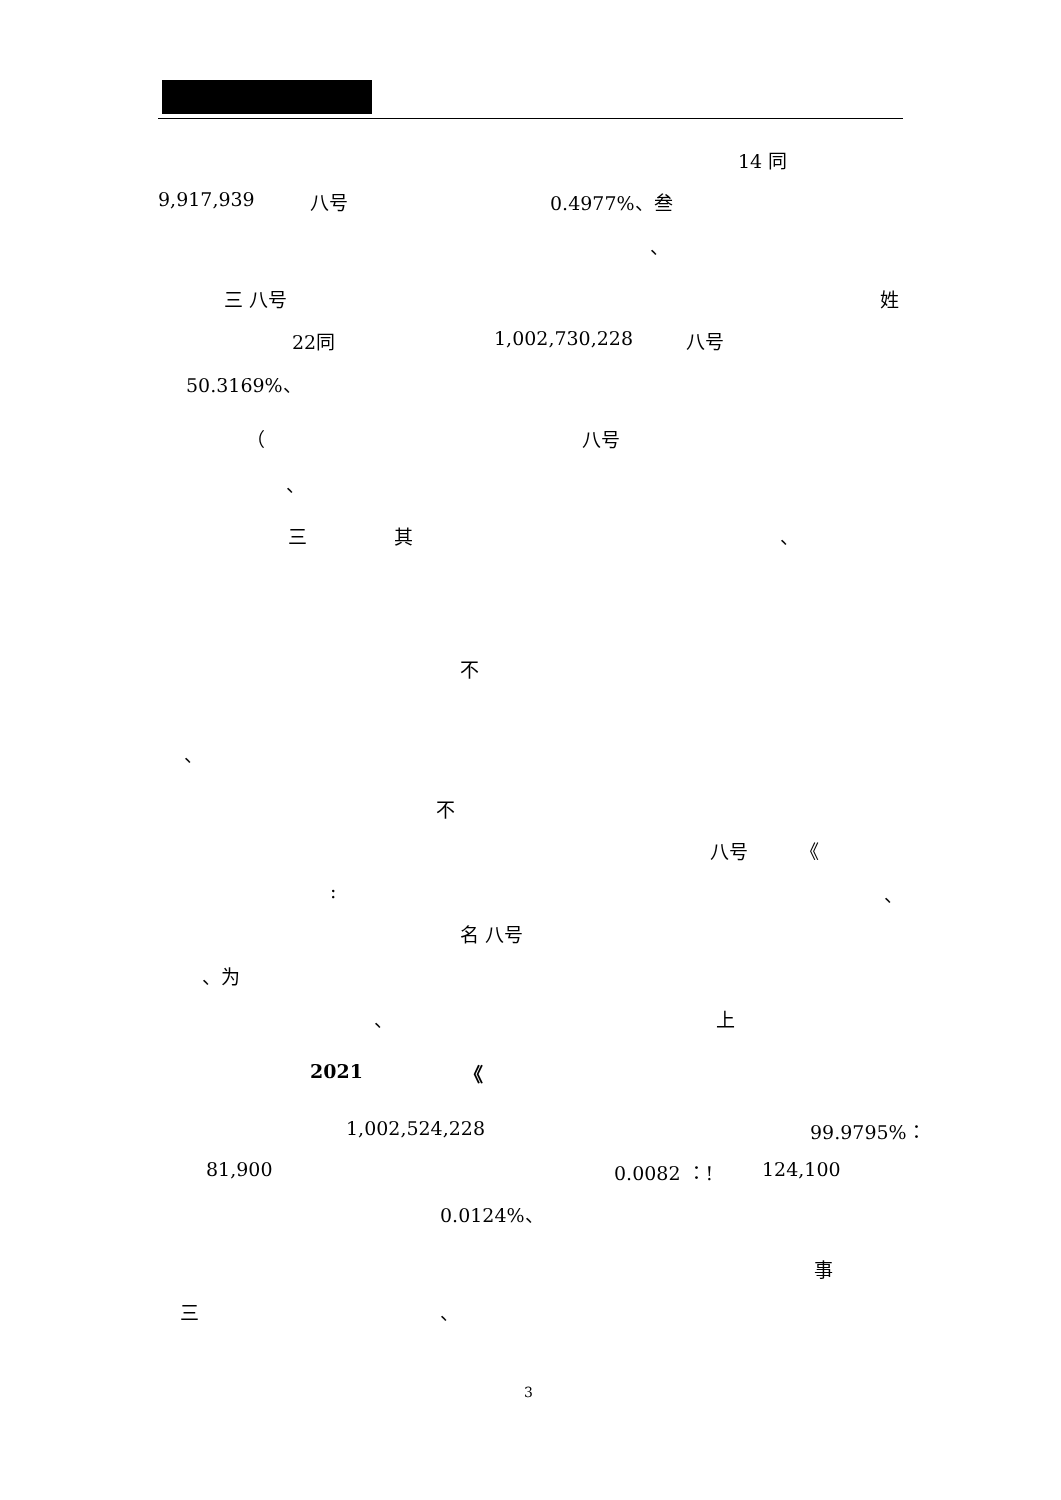14 同
9,917,939
八号
0.4977%、叁
、
三 八号
姓
22同
1,002,730,228
八号
50.3169%、
（
八号
、
三
其
、
不
、
不
八号
《
:
、
名 八号
、为
、
上
2021
《
1,002,524,228
99.9795%：
81,900
0.0082 ：!
124,100
0.0124%、
事
三
、
3